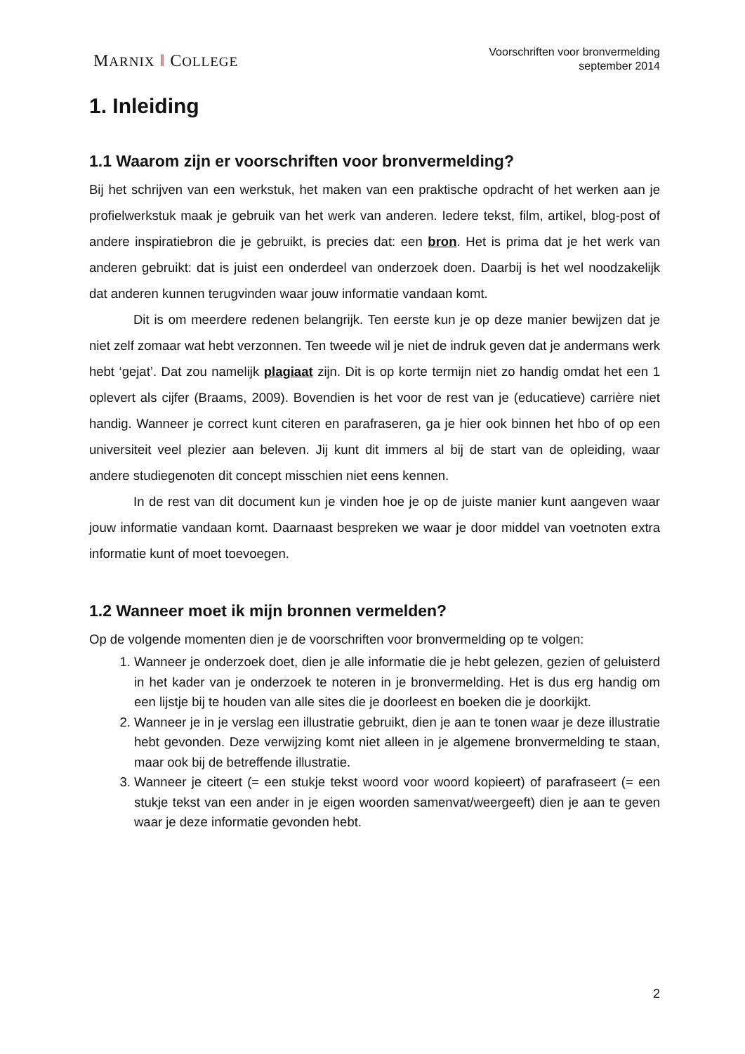MARNIX ‖ COLLEGE
Voorschriften voor bronvermelding
september 2014
1. Inleiding
1.1 Waarom zijn er voorschriften voor bronvermelding?
Bij het schrijven van een werkstuk, het maken van een praktische opdracht of het werken aan je profielwerkstuk maak je gebruik van het werk van anderen. Iedere tekst, film, artikel, blog-post of andere inspiratiebron die je gebruikt, is precies dat: een bron. Het is prima dat je het werk van anderen gebruikt: dat is juist een onderdeel van onderzoek doen. Daarbij is het wel noodzakelijk dat anderen kunnen terugvinden waar jouw informatie vandaan komt.
Dit is om meerdere redenen belangrijk. Ten eerste kun je op deze manier bewijzen dat je niet zelf zomaar wat hebt verzonnen. Ten tweede wil je niet de indruk geven dat je andermans werk hebt ‘gejat’. Dat zou namelijk plagiaat zijn. Dit is op korte termijn niet zo handig omdat het een 1 oplevert als cijfer (Braams, 2009). Bovendien is het voor de rest van je (educatieve) carrière niet handig. Wanneer je correct kunt citeren en parafraseren, ga je hier ook binnen het hbo of op een universiteit veel plezier aan beleven. Jij kunt dit immers al bij de start van de opleiding, waar andere studiegenoten dit concept misschien niet eens kennen.
In de rest van dit document kun je vinden hoe je op de juiste manier kunt aangeven waar jouw informatie vandaan komt. Daarnaast bespreken we waar je door middel van voetnoten extra informatie kunt of moet toevoegen.
1.2 Wanneer moet ik mijn bronnen vermelden?
Op de volgende momenten dien je de voorschriften voor bronvermelding op te volgen:
1. Wanneer je onderzoek doet, dien je alle informatie die je hebt gelezen, gezien of geluisterd in het kader van je onderzoek te noteren in je bronvermelding. Het is dus erg handig om een lijstje bij te houden van alle sites die je doorleest en boeken die je doorkijkt.
2. Wanneer je in je verslag een illustratie gebruikt, dien je aan te tonen waar je deze illustratie hebt gevonden. Deze verwijzing komt niet alleen in je algemene bronvermelding te staan, maar ook bij de betreffende illustratie.
3. Wanneer je citeert (= een stukje tekst woord voor woord kopieert) of parafraseert (= een stukje tekst van een ander in je eigen woorden samenvat/weergeeft) dien je aan te geven waar je deze informatie gevonden hebt.
2